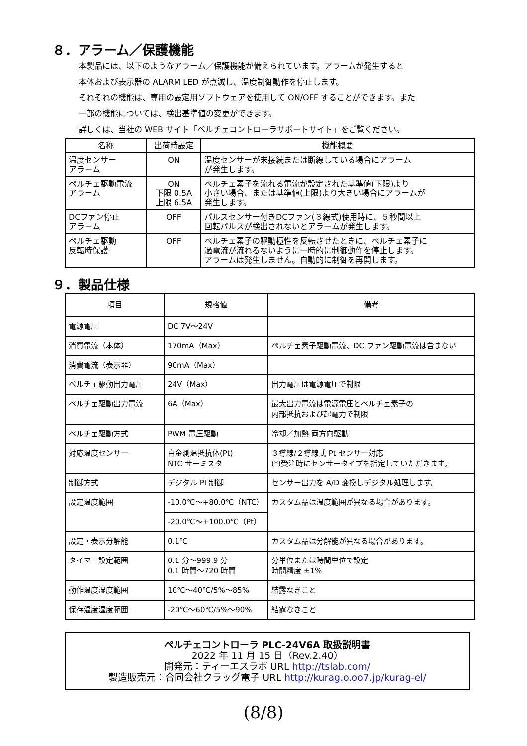８．アラーム／保護機能
本製品には、以下のようなアラーム／保護機能が備えられています。アラームが発生すると
本体および表示器の ALARM LED が点滅し、温度制御動作を停止します。
それぞれの機能は、専用の設定用ソフトウェアを使用して ON/OFF することができます。また
一部の機能については、検出基準値の変更ができます。
詳しくは、当社の WEB サイト「ペルチェコントローラサポートサイト」をご覧ください。
| 名称 | 出荷時設定 | 機能概要 |
| --- | --- | --- |
| 温度センサー アラーム | ON | 温度センサーが未接続または断線している場合にアラーム が発生します。 |
| ペルチェ駆動電流 アラーム | ON 下限 0.5A 上限 6.5A | ペルチェ素子を流れる電流が設定された基準値(下限)より 小さい場合、または基準値(上限)より大きい場合にアラームが 発生します。 |
| DCファン停止 アラーム | OFF | パルスセンサー付きDCファン(３線式)使用時に、５秒間以上 回転パルスが検出されないとアラームが発生します。 |
| ペルチェ駆動 反転時保護 | OFF | ペルチェ素子の駆動極性を反転させたときに、ペルチェ素子に 過電流が流れるないように一時的に制御動作を停止します。 アラームは発生しません。自動的に制御を再開します。 |
９．製品仕様
| 項目 | 規格値 | 備考 |
| --- | --- | --- |
| 電源電圧 | DC 7V～24V | |
| 消費電流（本体） | 170mA（Max） | ペルチェ素子駆動電流、DC ファン駆動電流は含まない |
| 消費電流（表示器） | 90mA（Max） | |
| ペルチェ駆動出力電圧 | 24V（Max） | 出力電圧は電源電圧で制限 |
| ペルチェ駆動出力電流 | 6A（Max） | 最大出力電流は電源電圧とペルチェ素子の 内部抵抗および起電力で制限 |
| ペルチェ駆動方式 | PWM 電圧駆動 | 冷却／加熱 両方向駆動 |
| 対応温度センサー | 白金測温抵抗体(Pt) NTC サーミスタ | ３導線/２導線式 Pt センサー対応 (*)受注時にセンサータイプを指定していただきます。 |
| 制御方式 | デジタル PI 制御 | センサー出力を A/D 変換しデジタル処理します。 |
| 設定温度範囲 | -10.0℃～+80.0℃（NTC） | カスタム品は温度範囲が異なる場合があります。 |
| | -20.0℃～+100.0℃（Pt） | |
| 設定・表示分解能 | 0.1℃ | カスタム品は分解能が異なる場合があります。 |
| タイマー設定範囲 | 0.1 分～999.9 分 0.1 時間～720 時間 | 分単位または時間単位で設定 時間精度 ±1% |
| 動作温度湿度範囲 | 10℃～40℃/5%～85% | 結露なきこと |
| 保存温度湿度範囲 | -20℃～60℃/5%～90% | 結露なきこと |
ペルチェコントローラ PLC-24V6A 取扱説明書
2022 年 11 月 15 日（Rev.2.40）
開発元：ティーエスラボ URL http://tslab.com/
製造販売元：合同会社クラッグ電子 URL http://kurag.o.oo7.jp/kurag-el/
(8/8)